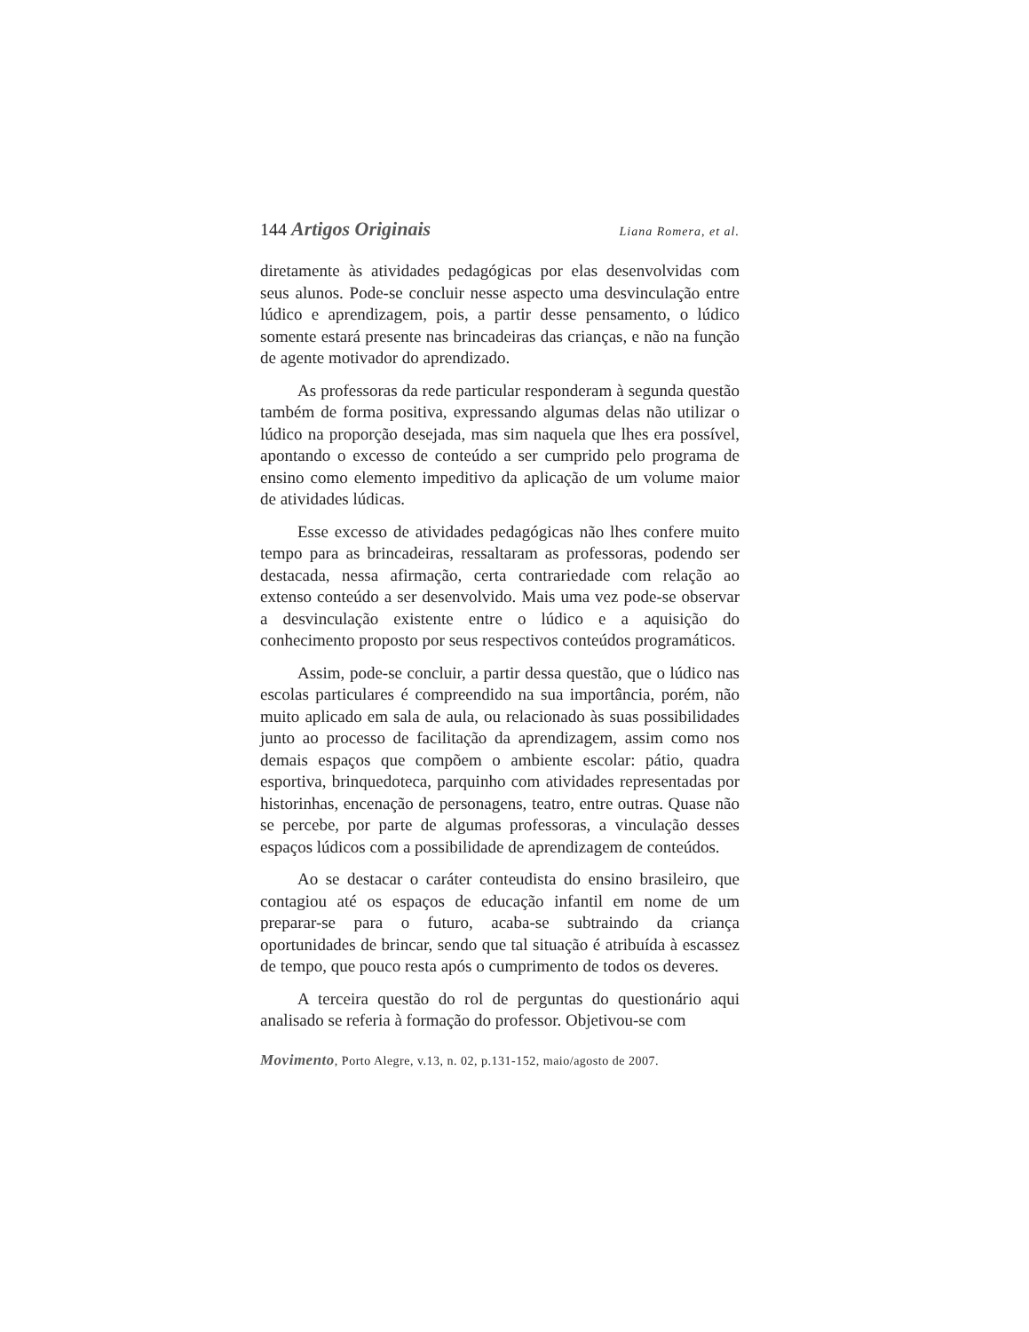144 Artigos Originais Liana Romera, et al.
diretamente às atividades pedagógicas por elas desenvolvidas com seus alunos. Pode-se concluir nesse aspecto uma desvinculação entre lúdico e aprendizagem, pois, a partir desse pensamento, o lúdico somente estará presente nas brincadeiras das crianças, e não na função de agente motivador do aprendizado.
As professoras da rede particular responderam à segunda questão também de forma positiva, expressando algumas delas não utilizar o lúdico na proporção desejada, mas sim naquela que lhes era possível, apontando o excesso de conteúdo a ser cumprido pelo programa de ensino como elemento impeditivo da aplicação de um volume maior de atividades lúdicas.
Esse excesso de atividades pedagógicas não lhes confere muito tempo para as brincadeiras, ressaltaram as professoras, podendo ser destacada, nessa afirmação, certa contrariedade com relação ao extenso conteúdo a ser desenvolvido. Mais uma vez pode-se observar a desvinculação existente entre o lúdico e a aquisição do conhecimento proposto por seus respectivos conteúdos programáticos.
Assim, pode-se concluir, a partir dessa questão, que o lúdico nas escolas particulares é compreendido na sua importância, porém, não muito aplicado em sala de aula, ou relacionado às suas possibilidades junto ao processo de facilitação da aprendizagem, assim como nos demais espaços que compõem o ambiente escolar: pátio, quadra esportiva, brinquedoteca, parquinho com atividades representadas por historinhas, encenação de personagens, teatro, entre outras. Quase não se percebe, por parte de algumas professoras, a vinculação desses espaços lúdicos com a possibilidade de aprendizagem de conteúdos.
Ao se destacar o caráter conteudista do ensino brasileiro, que contagiou até os espaços de educação infantil em nome de um preparar-se para o futuro, acaba-se subtraindo da criança oportunidades de brincar, sendo que tal situação é atribuída à escassez de tempo, que pouco resta após o cumprimento de todos os deveres.
A terceira questão do rol de perguntas do questionário aqui analisado se referia à formação do professor. Objetivou-se com
Movimento, Porto Alegre, v.13, n. 02, p.131-152, maio/agosto de 2007.